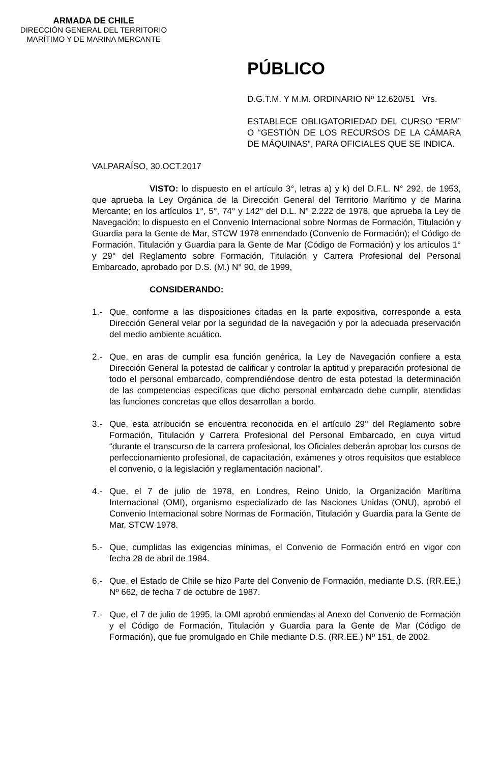ARMADA DE CHILE
DIRECCIÓN GENERAL DEL TERRITORIO
MARÍTIMO Y DE MARINA MERCANTE
PÚBLICO
D.G.T.M. Y M.M. ORDINARIO Nº 12.620/51 Vrs.
ESTABLECE OBLIGATORIEDAD DEL CURSO “ERM” O “GESTIÓN DE LOS RECURSOS DE LA CÁMARA DE MÁQUINAS”, PARA OFICIALES QUE SE INDICA.
VALPARAÍSO, 30.OCT.2017
VISTO: lo dispuesto en el artículo 3°, letras a) y k) del D.F.L. N° 292, de 1953, que aprueba la Ley Orgánica de la Dirección General del Territorio Marítimo y de Marina Mercante; en los artículos 1°, 5°, 74° y 142° del D.L. N° 2.222 de 1978, que aprueba la Ley de Navegación; lo dispuesto en el Convenio Internacional sobre Normas de Formación, Titulación y Guardia para la Gente de Mar, STCW 1978 enmendado (Convenio de Formación); el Código de Formación, Titulación y Guardia para la Gente de Mar (Código de Formación) y los artículos 1° y 29° del Reglamento sobre Formación, Titulación y Carrera Profesional del Personal Embarcado, aprobado por D.S. (M.) N° 90, de 1999,
CONSIDERANDO:
1.- Que, conforme a las disposiciones citadas en la parte expositiva, corresponde a esta Dirección General velar por la seguridad de la navegación y por la adecuada preservación del medio ambiente acuático.
2.- Que, en aras de cumplir esa función genérica, la Ley de Navegación confiere a esta Dirección General la potestad de calificar y controlar la aptitud y preparación profesional de todo el personal embarcado, comprendiéndose dentro de esta potestad la determinación de las competencias específicas que dicho personal embarcado debe cumplir, atendidas las funciones concretas que ellos desarrollan a bordo.
3.- Que, esta atribución se encuentra reconocida en el artículo 29° del Reglamento sobre Formación, Titulación y Carrera Profesional del Personal Embarcado, en cuya virtud “durante el transcurso de la carrera profesional, los Oficiales deberán aprobar los cursos de perfeccionamiento profesional, de capacitación, exámenes y otros requisitos que establece el convenio, o la legislación y reglamentación nacional”.
4.- Que, el 7 de julio de 1978, en Londres, Reino Unido, la Organización Marítima Internacional (OMI), organismo especializado de las Naciones Unidas (ONU), aprobó el Convenio Internacional sobre Normas de Formación, Titulación y Guardia para la Gente de Mar, STCW 1978.
5.- Que, cumplidas las exigencias mínimas, el Convenio de Formación entró en vigor con fecha 28 de abril de 1984.
6.- Que, el Estado de Chile se hizo Parte del Convenio de Formación, mediante D.S. (RR.EE.) Nº 662, de fecha 7 de octubre de 1987.
7.- Que, el 7 de julio de 1995, la OMI aprobó enmiendas al Anexo del Convenio de Formación y el Código de Formación, Titulación y Guardia para la Gente de Mar (Código de Formación), que fue promulgado en Chile mediante D.S. (RR.EE.) Nº 151, de 2002.